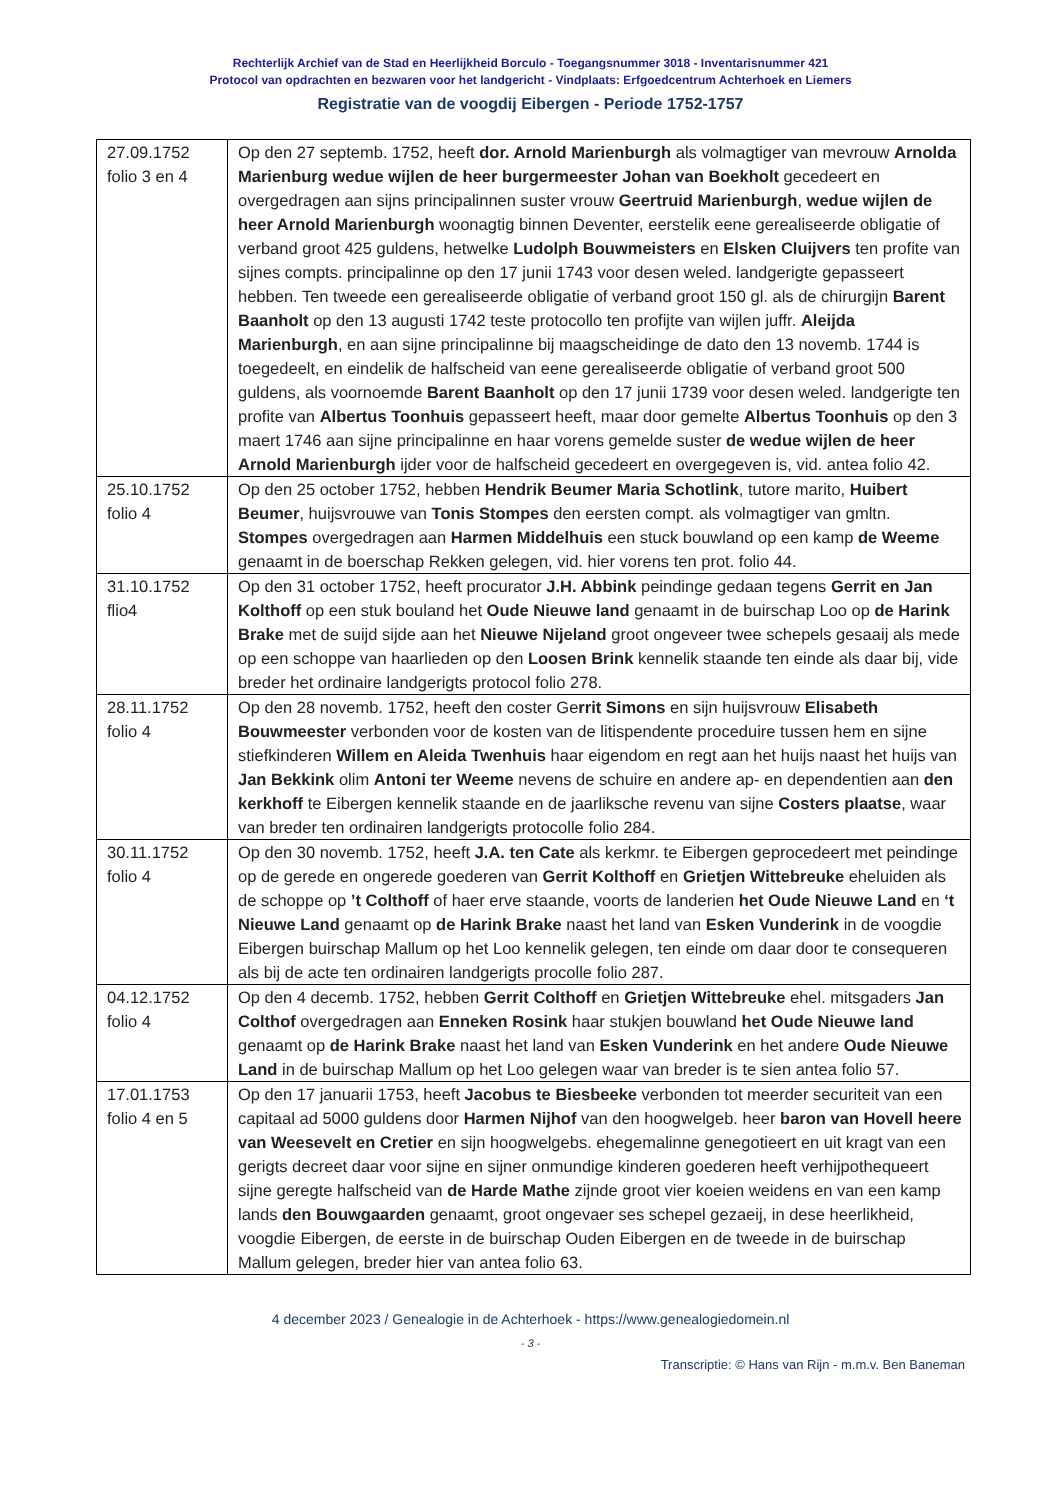Rechterlijk Archief van de Stad en Heerlijkheid Borculo - Toegangsnummer 3018 - Inventarisnummer 421
Protocol van opdrachten en bezwaren voor het landgericht - Vindplaats: Erfgoedcentrum Achterhoek en Liemers
Registratie van de voogdij Eibergen - Periode 1752-1757
| 27.09.1752 folio 3 en 4 | Op den 27 septemb. 1752, heeft dor. Arnold Marienburgh als volmagtiger van mevrouw Arnolda Marienburg wedue wijlen de heer burgermeester Johan van Boekholt gecedeert en overgedragen aan sijns principalinnen suster vrouw Geertruid Marienburgh , wedue wijlen de heer Arnold Marienburgh woonagtig binnen Deventer, eerstelik eene gerealiseerde obligatie of verband groot 425 guldens, hetwelke Ludolph Bouwmeisters en Elsken Cluijvers ten profite van sijnes compts. principalinne op den 17 junii 1743 voor desen weled. landgerigte gepasseert hebben. Ten tweede een gerealiseerde obligatie of verband groot 150 gl. als de chirurgijn Barent Baanholt op den 13 augusti 1742 teste protocollo ten profijte van wijlen juffr. Aleijda Marienburgh , en aan sijne principalinne bij maagscheidinge de dato den 13 novemb. 1744 is toegedeelt, en eindelik de halfscheid van eene gerealiseerde obligatie of verband groot 500 guldens, als voornoemde Barent Baanholt op den 17 junii 1739 voor desen weled. landgerigte ten profite van Albertus Toonhuis gepasseert heeft, maar door gemelte Albertus Toonhuis op den 3 maert 1746 aan sijne principalinne en haar vorens gemelde suster de wedue wijlen de heer Arnold Marienburgh ijder voor de halfscheid gecedeert en overgegeven is, vid. antea folio 42. |
| 25.10.1752 folio 4 | Op den 25 october 1752, hebben Hendrik Beumer Maria Schotlink , tutore marito, Huibert Beumer , huijsvrouwe van Tonis Stompes den eersten compt. als volmagtiger van gmltn. Stompes overgedragen aan Harmen Middelhuis een stuck bouwland op een kamp de Weeme genaamt in de boerschap Rekken gelegen, vid. hier vorens ten prot. folio 44. |
| 31.10.1752 flio4 | Op den 31 october 1752, heeft procurator J.H. Abbink peindinge gedaan tegens Gerrit en Jan Kolthoff op een stuk bouland het Oude Nieuwe land genaamt in de buirschap Loo op de Harink Brake met de suijd sijde aan het Nieuwe Nijeland groot ongeveer twee schepels gesaaij als mede op een schoppe van haarlieden op den Loosen Brink kennelik staande ten einde als daar bij, vide breder het ordinaire landgerigts protocol folio 278. |
| 28.11.1752 folio 4 | Op den 28 novemb. 1752, heeft den coster Ge rrit Simons en sijn huijsvrouw Elisabeth Bouwmeester verbonden voor de kosten van de litispendente proceduire tussen hem en sijne stiefkinderen Willem en Aleida Twenhuis haar eigendom en regt aan het huijs naast het huijs van Jan Bekkink olim Antoni ter Weeme nevens de schuire en andere ap- en dependentien aan den kerkhoff te Eibergen kennelik staande en de jaarliksche revenu van sijne Costers plaatse , waar van breder ten ordinairen landgerigts protocolle folio 284. |
| 30.11.1752 folio 4 | Op den 30 novemb. 1752, heeft J.A. ten Cate als kerkmr. te Eibergen geprocedeert met peindinge op de gerede en ongerede goederen van Gerrit Kolthoff en Grietjen Wittebreuke eheluiden als de schoppe op ’t Colthoff of haer erve staande, voorts de landerien het Oude Nieuwe Land en ‘t Nieuwe Land genaamt op de Harink Brake naast het land van Esken Vunderink in de voogdie Eibergen buirschap Mallum op het Loo kennelik gelegen, ten einde om daar door te consequeren als bij de acte ten ordinairen landgerigts procolle folio 287. |
| 04.12.1752 folio 4 | Op den 4 decemb. 1752, hebben Gerrit Colthoff en Grietjen Wittebreuke ehel. mitsgaders Jan Colthof overgedragen aan Enneken Rosink haar stukjen bouwland het Oude Nieuwe land genaamt op de Harink Brake naast het land van Esken Vunderink en het andere Oude Nieuwe Land in de buirschap Mallum op het Loo gelegen waar van breder is te sien antea folio 57. |
| 17.01.1753 folio 4 en 5 | Op den 17 januarii 1753, heeft Jacobus te Biesbeeke verbonden tot meerder securiteit van een capitaal ad 5000 guldens door Harmen Nijhof van den hoogwelgeb. heer baron van Hovell heere van Weesevelt en Cretier en sijn hoogwelgebs. ehegemalinne genegotieert en uit kragt van een gerigts decreet daar voor sijne en sijner onmundige kinderen goederen heeft verhijpothequeert sijne geregte halfscheid van de Harde Mathe zijnde groot vier koeien weidens en van een kamp lands den Bouwgaarden genaamt, groot ongevaer ses schepel gezaeij, in dese heerlikheid, voogdie Eibergen, de eerste in de buirschap Ouden Eibergen en de tweede in de buirschap Mallum gelegen, breder hier van antea folio 63. |
4 december 2023 / Genealogie in de Achterhoek - https://www.genealogiedomein.nl
- 3 -
Transcriptie: © Hans van Rijn - m.m.v. Ben Baneman